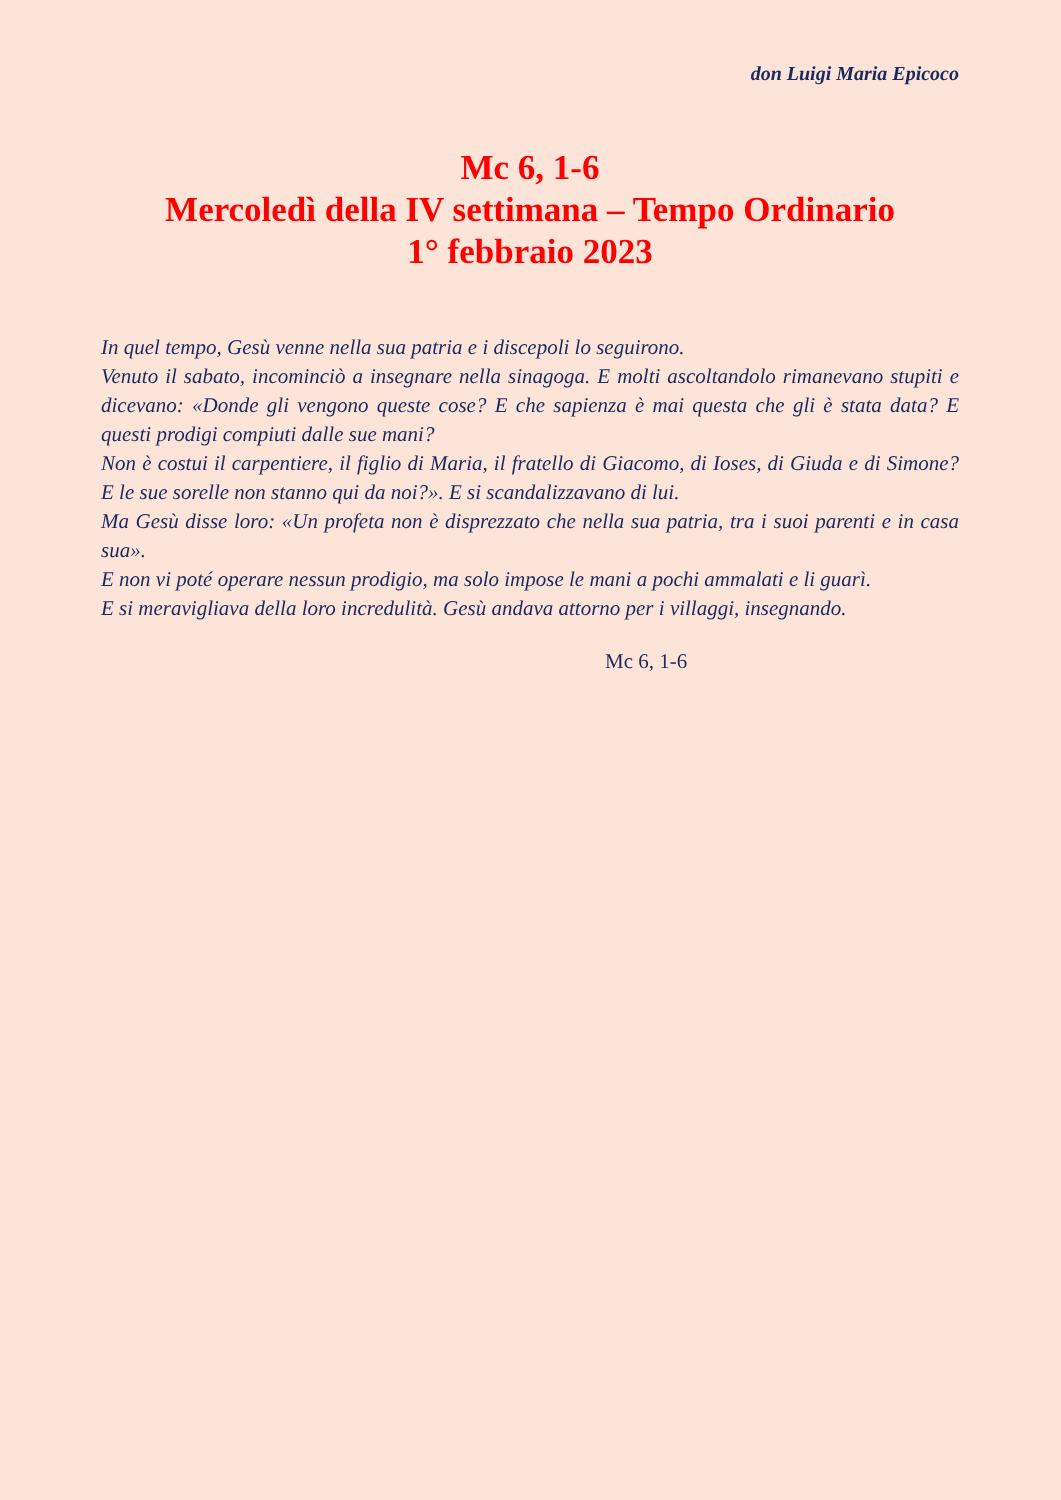don Luigi Maria Epicoco
Mc 6, 1-6
Mercoledì della IV settimana – Tempo Ordinario
1° febbraio 2023
In quel tempo, Gesù venne nella sua patria e i discepoli lo seguirono.
Venuto il sabato, incominciò a insegnare nella sinagoga. E molti ascoltandolo rimanevano stupiti e dicevano: «Donde gli vengono queste cose? E che sapienza è mai questa che gli è stata data? E questi prodigi compiuti dalle sue mani?
Non è costui il carpentiere, il figlio di Maria, il fratello di Giacomo, di Ioses, di Giuda e di Simone? E le sue sorelle non stanno qui da noi?». E si scandalizzavano di lui.
Ma Gesù disse loro: «Un profeta non è disprezzato che nella sua patria, tra i suoi parenti e in casa sua».
E non vi poté operare nessun prodigio, ma solo impose le mani a pochi ammalati e li guarì.
E si meravigliava della loro incredulità. Gesù andava attorno per i villaggi, insegnando.
Mc 6, 1-6